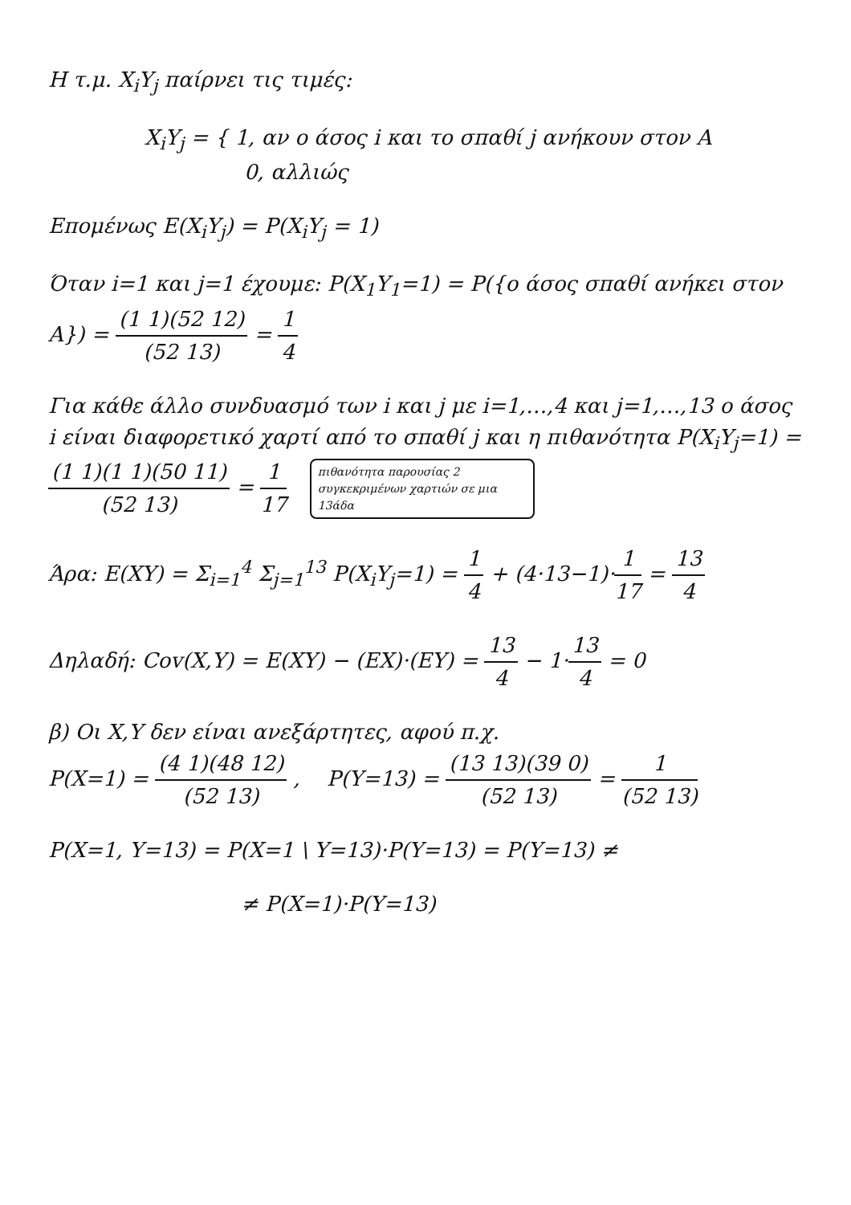Η τ.μ. X<sub>i</sub>Y<sub>j</sub> παίρνει τις τιμές:
X<sub>i</sub>Y<sub>j</sub> = { 1, αν ο άσος i και το σπαθί j ανήκουν στον A
0, αλλιώς
Επομένως E(X<sub>i</sub>Y<sub>j</sub>) = P(X<sub>i</sub>Y<sub>j</sub> = 1)
Όταν i=1 και j=1 έχουμε: P(X<sub>1</sub>Y<sub>1</sub>=1) = P({ο άσος σπαθί ανήκει στον A}) = (1 1)(52 12) (52 13) = 1 4
Για κάθε άλλο συνδυασμό των i και j με i=1,…,4 και j=1,…,13 ο άσος i είναι διαφορετικό χαρτί από το σπαθί j και η πιθανότητα P(X<sub>i</sub>Y<sub>j</sub>=1) = (1 1)(1 1)(50 11) (52 13) = 1 17 πιθανότητα παρουσίας 2 συγκεκριμένων χαρτιών σε μια 13άδα
Άρα: E(XY) = Σ<sub>i=1</sub><sup>4</sup> Σ<sub>j=1</sub><sup>13</sup> P(X<sub>i</sub>Y<sub>j</sub>=1) = 1 4 + (4·13−1)·1 17 = 13 4
Δηλαδή: Cov(X,Y) = E(XY) − (EX)·(EY) = 13 4 − 1·13 4 = 0
β) Οι X,Y δεν είναι ανεξάρτητες, αφού π.χ.
P(X=1) = (4 1)(48 12) (52 13) , P(Y=13) = (13 13)(39 0) (52 13) = 1 (52 13)
P(X=1, Y=13) = P(X=1 \ Y=13)·P(Y=13) = P(Y=13) ≠
≠ P(X=1)·P(Y=13)